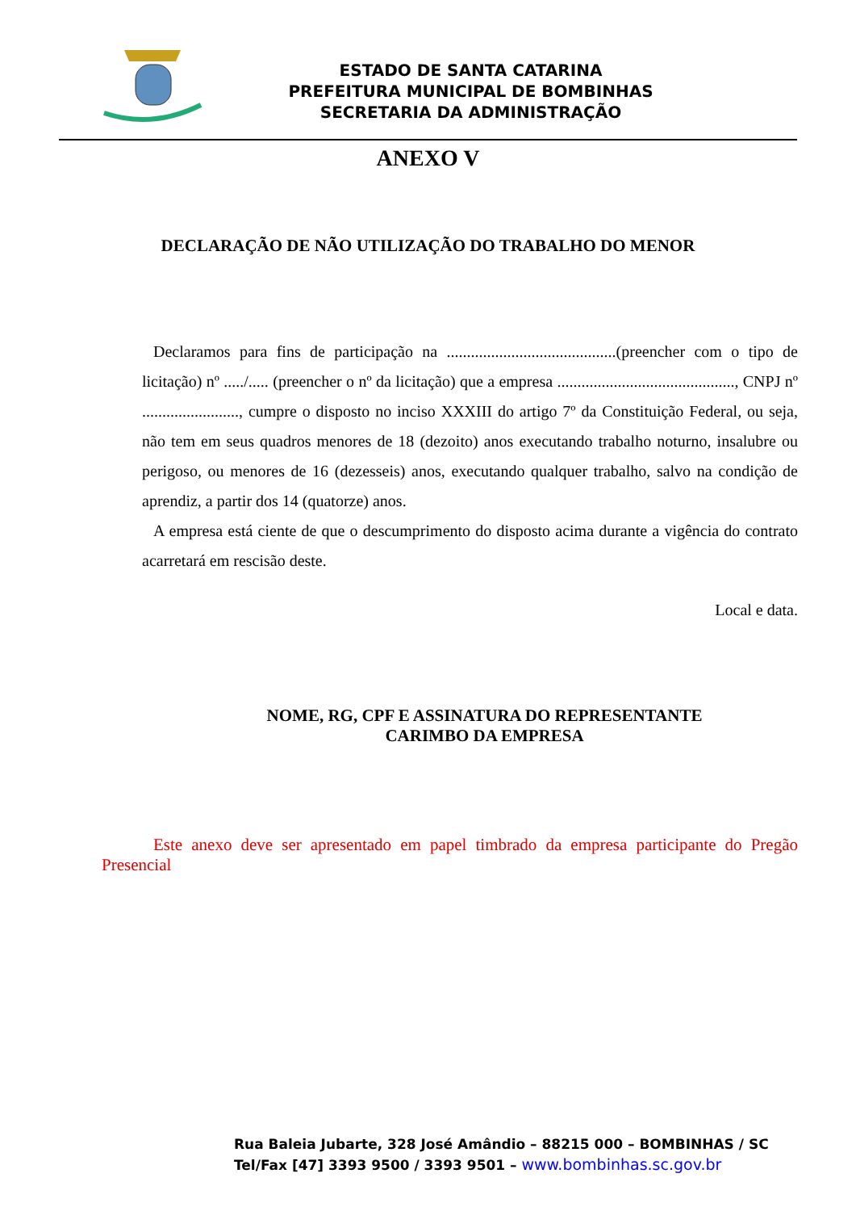ESTADO DE SANTA CATARINA
PREFEITURA MUNICIPAL DE BOMBINHAS
SECRETARIA DA ADMINISTRAÇÃO
ANEXO V
DECLARAÇÃO DE NÃO UTILIZAÇÃO DO TRABALHO DO MENOR
Declaramos para fins de participação na ..........................................(preencher com o tipo de licitação) nº ...../..... (preencher o nº da licitação) que a empresa ............................................, CNPJ nº ........................, cumpre o disposto no inciso XXXIII do artigo 7º da Constituição Federal, ou seja, não tem em seus quadros menores de 18 (dezoito) anos executando trabalho noturno, insalubre ou perigoso, ou menores de 16 (dezesseis) anos, executando qualquer trabalho, salvo na condição de aprendiz, a partir dos 14 (quatorze) anos.
A empresa está ciente de que o descumprimento do disposto acima durante a vigência do contrato acarretará em rescisão deste.
Local e data.
NOME, RG, CPF E ASSINATURA DO REPRESENTANTE
CARIMBO DA EMPRESA
Este anexo deve ser apresentado em papel timbrado da empresa participante do Pregão Presencial
Rua Baleia Jubarte, 328 José Amândio – 88215 000 – BOMBINHAS / SC
Tel/Fax [47] 3393 9500 / 3393 9501 – www.bombinhas.sc.gov.br